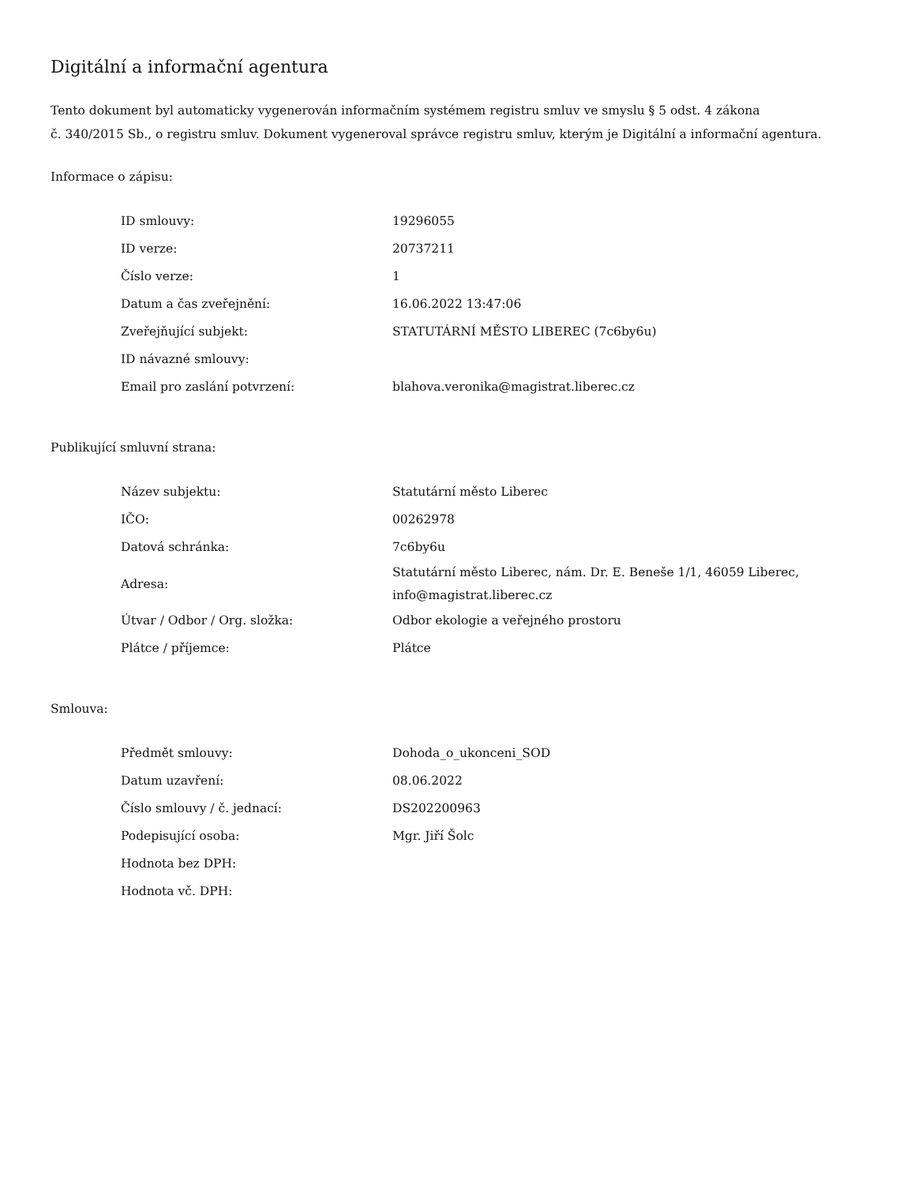Digitální a informační agentura
Tento dokument byl automaticky vygenerován informačním systémem registru smluv ve smyslu § 5 odst. 4 zákona
č. 340/2015 Sb., o registru smluv. Dokument vygeneroval správce registru smluv, kterým je Digitální a informační agentura.
Informace o zápisu:
| ID smlouvy: | 19296055 |
| ID verze: | 20737211 |
| Číslo verze: | 1 |
| Datum a čas zveřejnění: | 16.06.2022 13:47:06 |
| Zveřejňující subjekt: | STATUTÁRNÍ MĚSTO LIBEREC (7c6by6u) |
| ID návazné smlouvy: | |
| Email pro zaslání potvrzení: | blahova.veronika@magistrat.liberec.cz |
Publikující smluvní strana:
| Název subjektu: | Statutární město Liberec |
| IČO: | 00262978 |
| Datová schránka: | 7c6by6u |
| Adresa: | Statutární město Liberec, nám. Dr. E. Beneše 1/1, 46059 Liberec, info@magistrat.liberec.cz |
| Útvar / Odbor / Org. složka: | Odbor ekologie a veřejného prostoru |
| Plátce / příjemce: | Plátce |
Smlouva:
| Předmět smlouvy: | Dohoda_o_ukonceni_SOD |
| Datum uzavření: | 08.06.2022 |
| Číslo smlouvy / č. jednací: | DS202200963 |
| Podepisující osoba: | Mgr. Jiří Šolc |
| Hodnota bez DPH: | |
| Hodnota vč. DPH: | |